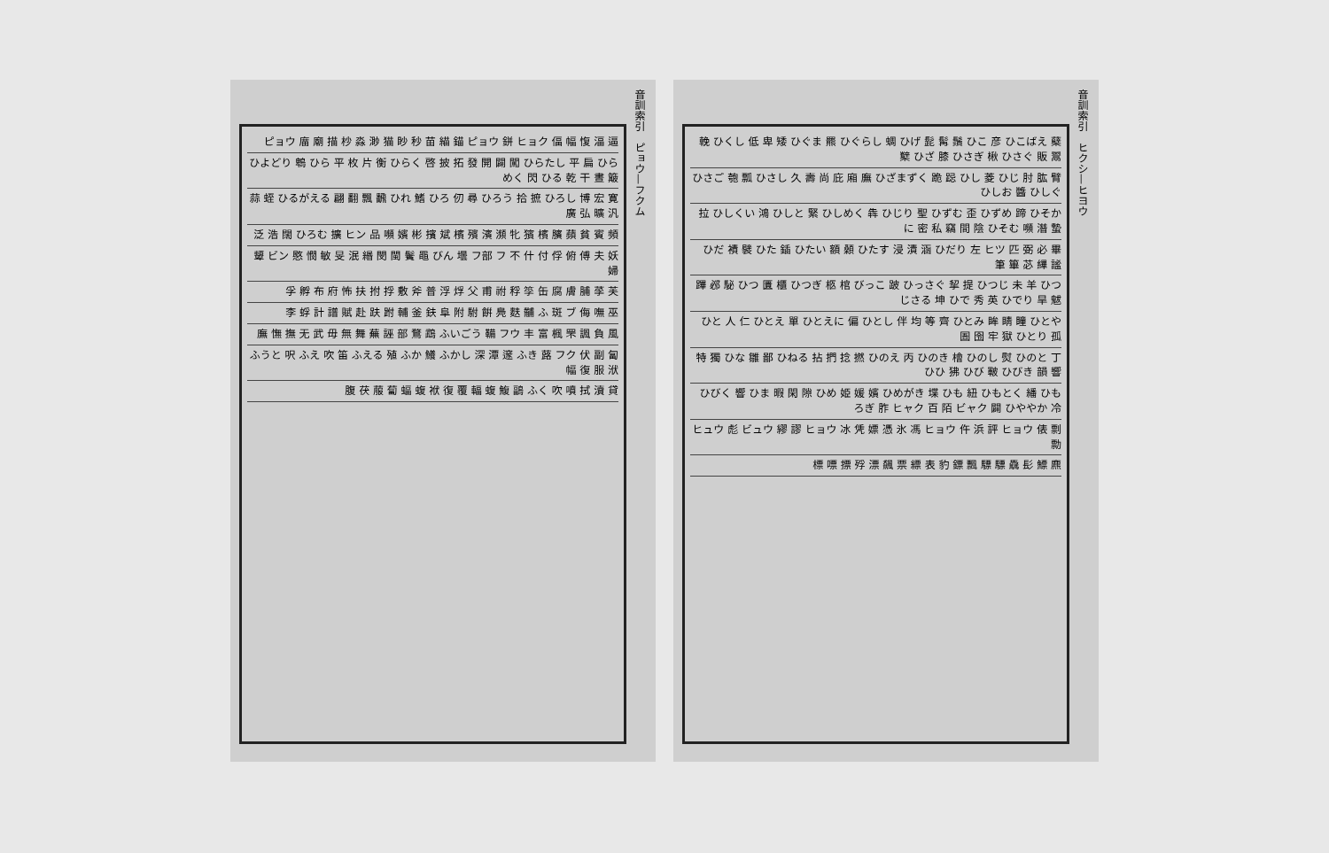音訓索引　ピョウ—フクム
ピョウ 庿 廟 描 杪 淼 渺 猫 眇 秒 苗 緢 錨 ピョウ 鉼 ヒョク 偪 幅 愎 湢 逼
ひよどり 鵯 ひら 平 枚 片 衡 ひらく 啓 披 拓 發 開 闢 闖 ひらたし 平 扁 ひらめく 閃 ひる 乾 干 晝 簸
蒜 蛭 ひるがえる 翩 翻 飄 飜 ひれ 鰭 ひろ 仞 尋 ひろう 拾 摭 ひろし 博 宏 寛 廣 弘 曠 汎
泛 浩 闊 ひろむ 擴 ヒン 品 嚬 嬪 彬 擯 斌 檳 殯 濱 瀕 牝 獱 檳 臏 蘋 貧 賓 頻
顰 ビン 愍 憫 敏 旻 泯 緡 閔 閩 鬢 黽 びん 壜 フ部 フ 不 什 付 俘 俯 傅 夫 妖 婦
孚 孵 布 府 怖 扶 拊 捊 敷 斧 普 浮 烰 父 甫 祔 稃 筟 缶 腐 膚 脯 莩 芙
李 蜉 計 譜 賦 赴 趺 跗 輔 釜 鈇 阜 附 駙 餠 鳧 麩 黼 ふ 斑 ブ 侮 嘸 巫
廡 憮 撫 无 武 毋 無 舞 蕪 誣 部 鶩 鵡 ふいごう 鞴 フウ 丰 富 楓 罘 諷 負 風
ふうと 呎 ふえ 吹 笛 ふえる 殖 ふか 鱶 ふかし 深 潭 邃 ふき 蕗 フク 伏 副 匐 幅 復 服 洑
腹 茯 菔 蔔 蝠 蝮 袱 復 覆 輻 蝮 鰒 鶝 ふく 吹 噴 拭 瀆 貸
音訓索引　ヒクシ—ヒヨウ
輓 ひくし 低 卑 矮 ひぐま 羆 ひぐらし 蜩 ひげ 髭 髯 鬚 ひこ 彦 ひこばえ 蘖 櫱 ひざ 膝 ひさぎ 楸 ひさぐ 販 鬻
ひさご 匏 瓢 ひさし 久 壽 尚 庇 廂 廡 ひざまずく 跪 跽 ひし 菱 ひじ 肘 肱 臂 ひしお 醬 ひしぐ
拉 ひしくい 鴻 ひしと 緊 ひしめく 犇 ひじり 聖 ひずむ 歪 ひずめ 蹄 ひそかに 密 私 竊 間 陰 ひそむ 嚬 潛 蟄
ひだ 襀 襞 ひた 鍤 ひたい 額 顙 ひたす 浸 漬 涵 ひだり 左 ヒツ 匹 弼 必 畢 筆 篳 苾 縪 謐
蹕 邲 駜 ひつ 匱 櫃 ひつぎ 柩 棺 びっこ 跛 ひっさぐ 挈 提 ひつじ 未 羊 ひつじさる 坤 ひで 秀 英 ひでり 旱 魃
ひと 人 仁 ひとえ 單 ひとえに 偏 ひとし 伴 均 等 齊 ひとみ 眸 睛 瞳 ひとや 圄 囹 牢 獄 ひとり 孤
特 獨 ひな 雛 鄙 ひねる 拈 捫 捻 撚 ひのえ 丙 ひのき 檜 ひのし 熨 ひのと 丁 ひひ 狒 ひび 皸 ひびき 韻 響
ひびく 響 ひま 暇 閑 隙 ひめ 姫 媛 嬪 ひめがき 堞 ひも 紐 ひもとく 繙 ひもろぎ 胙 ヒャク 百 陌 ビャク 闢 ひややか 冷
ヒュウ 彪 ビュウ 繆 謬 ヒョウ 冰 凭 嫖 憑 氷 馮 ヒョウ 仵 浜 評 ヒョウ 俵 剽 勡
標 嘌 摽 殍 漂 飆 票 縹 表 豹 鏢 飄 驃 驃 驫 髟 鰾 麃